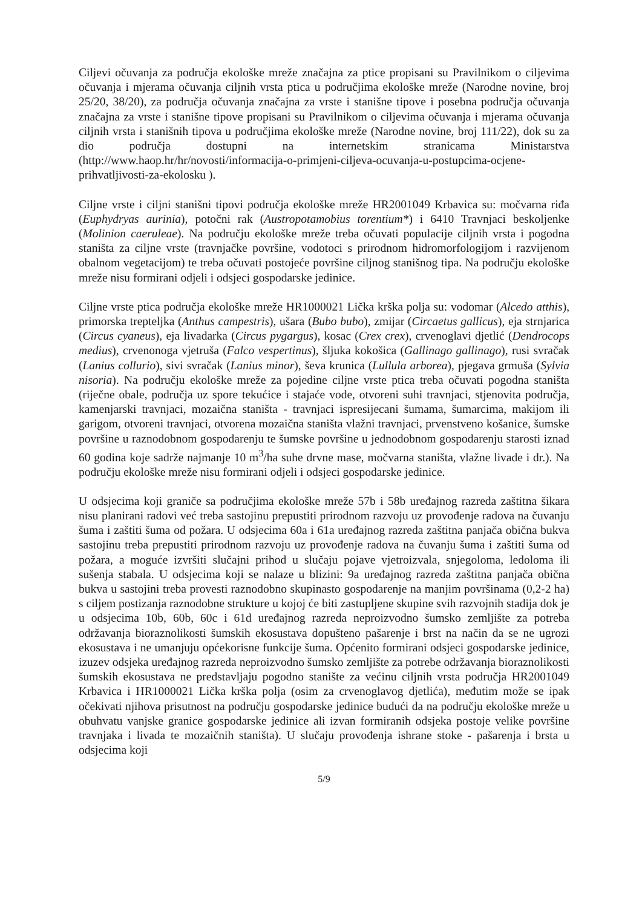Ciljevi očuvanja za područja ekološke mreže značajna za ptice propisani su Pravilnikom o ciljevima očuvanja i mjerama očuvanja ciljnih vrsta ptica u područjima ekološke mreže (Narodne novine, broj 25/20, 38/20), za područja očuvanja značajna za vrste i stanišne tipove i posebna područja očuvanja značajna za vrste i stanišne tipove propisani su Pravilnikom o ciljevima očuvanja i mjerama očuvanja ciljnih vrsta i stanišnih tipova u područjima ekološke mreže (Narodne novine, broj 111/22), dok su za dio područja dostupni na internetskim stranicama Ministarstva (http://www.haop.hr/hr/novosti/informacija-o-primjeni-ciljeva-ocuvanja-u-postupcima-ocjene-prihvatljivosti-za-ekolosku ).
Ciljne vrste i ciljni stanišni tipovi područja ekološke mreže HR2001049 Krbavica su: močvarna riđa (Euphydryas aurinia), potočni rak (Austropotamobius torentium*) i 6410 Travnjaci beskoljenke (Molinion caeruleae). Na području ekološke mreže treba očuvati populacije ciljnih vrsta i pogodna staništa za ciljne vrste (travnjačke površine, vodotoci s prirodnom hidromorfologijom i razvijenom obalnom vegetacijom) te treba očuvati postojeće površine ciljnog stanišnog tipa. Na području ekološke mreže nisu formirani odjeli i odsjeci gospodarske jedinice.
Ciljne vrste ptica područja ekološke mreže HR1000021 Lička krška polja su: vodomar (Alcedo atthis), primorska trepteljka (Anthus campestris), ušara (Bubo bubo), zmijar (Circaetus gallicus), eja strnjarica (Circus cyaneus), eja livadarka (Circus pygargus), kosac (Crex crex), crvenoglavi djetlić (Dendrocops medius), crvenonoga vjetruša (Falco vespertinus), šljuka kokošica (Gallinago gallinago), rusi svračak (Lanius collurio), sivi svračak (Lanius minor), ševa krunica (Lullula arborea), pjegava grmuša (Sylvia nisoria). Na području ekološke mreže za pojedine ciljne vrste ptica treba očuvati pogodna staništa (riječne obale, područja uz spore tekućice i stajaće vode, otvoreni suhi travnjaci, stjenovita područja, kamenjarski travnjaci, mozaična staništa - travnjaci ispresijecani šumama, šumarcima, makijom ili garigom, otvoreni travnjaci, otvorena mozaična staništa vlažni travnjaci, prvenstveno košanice, šumske površine u raznodobnom gospodarenju te šumske površine u jednodobnom gospodarenju starosti iznad 60 godina koje sadrže najmanje 10 m<sup>3</sup>/ha suhe drvne mase, močvarna staništa, vlažne livade i dr.). Na području ekološke mreže nisu formirani odjeli i odsjeci gospodarske jedinice.
U odsjecima koji graniče sa područjima ekološke mreže 57b i 58b uređajnog razreda zaštitna šikara nisu planirani radovi već treba sastojinu prepustiti prirodnom razvoju uz provođenje radova na čuvanju šuma i zaštiti šuma od požara. U odsjecima 60a i 61a uređajnog razreda zaštitna panjača obična bukva sastojinu treba prepustiti prirodnom razvoju uz provođenje radova na čuvanju šuma i zaštiti šuma od požara, a moguće izvršiti slučajni prihod u slučaju pojave vjetroizvala, snjegoloma, ledoloma ili sušenja stabala. U odsjecima koji se nalaze u blizini: 9a uređajnog razreda zaštitna panjača obična bukva u sastojini treba provesti raznodobno skupinasto gospodarenje na manjim površinama (0,2-2 ha) s ciljem postizanja raznodobne strukture u kojoj će biti zastupljene skupine svih razvojnih stadija dok je u odsjecima 10b, 60b, 60c i 61d uređajnog razreda neproizvodno šumsko zemljište za potreba održavanja bioraznolikosti šumskih ekosustava dopušteno pašarenje i brst na način da se ne ugrozi ekosustava i ne umanjuju općekorisne funkcije šuma. Općenito formirani odsjeci gospodarske jedinice, izuzev odsjeka uređajnog razreda neproizvodno šumsko zemljište za potrebe održavanja bioraznolikosti šumskih ekosustava ne predstavljaju pogodno stanište za većinu ciljnih vrsta područja HR2001049 Krbavica i HR1000021 Lička krška polja (osim za crvenoglavog djetlića), međutim može se ipak očekivati njihova prisutnost na području gospodarske jedinice budući da na području ekološke mreže u obuhvatu vanjske granice gospodarske jedinice ali izvan formiranih odsjeka postoje velike površine travnjaka i livada te mozaičnih staništa). U slučaju provođenja ishrane stoke - pašarenja i brsta u odsjecima koji
5/9